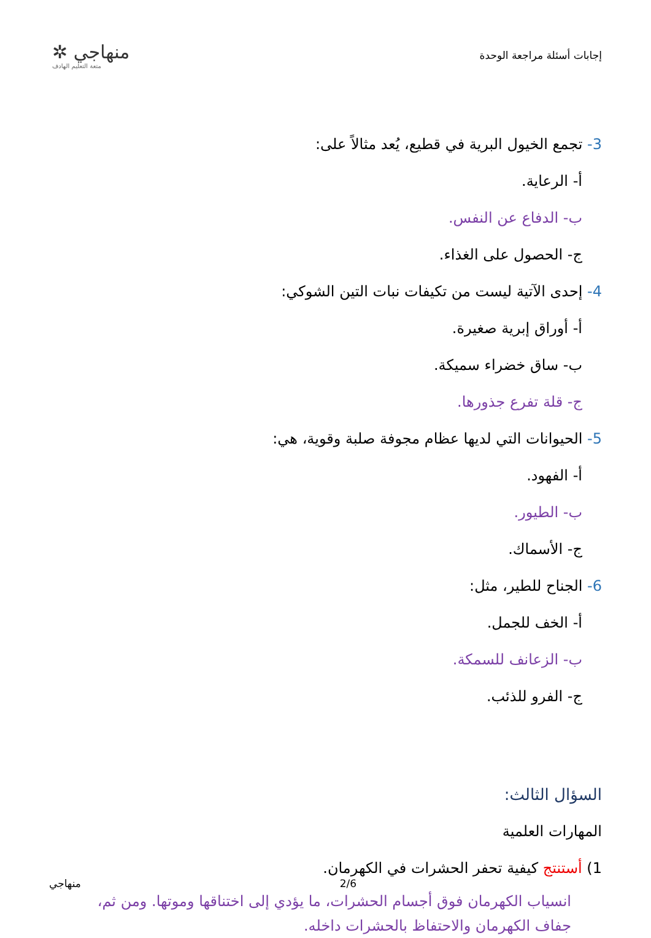✲ منهاجي
متعة التعليم الهادف
إجابات أسئلة مراجعة الوحدة
3- تجمع الخيول البرية في قطيع، يُعد مثالاً على:
أ- الرعاية.
ب- الدفاع عن النفس.
ج- الحصول على الغذاء.
4- إحدى الآتية ليست من تكيفات نبات التين الشوكي:
أ- أوراق إبرية صغيرة.
ب- ساق خضراء سميكة.
ج- قلة تفرع جذورها.
5- الحيوانات التي لديها عظام مجوفة صلبة وقوية، هي:
أ- الفهود.
ب- الطيور.
ج- الأسماك.
6- الجناح للطير، مثل:
أ- الخف للجمل.
ب- الزعانف للسمكة.
ج- الفرو للذئب.
السؤال الثالث:
المهارات العلمية
1) أستنتج كيفية تحفر الحشرات في الكهرمان.
انسياب الكهرمان فوق أجسام الحشرات، ما يؤدي إلى اختناقها وموتها. ومن ثم، جفاف الكهرمان والاحتفاظ بالحشرات داخله.
منهاجي 2/6